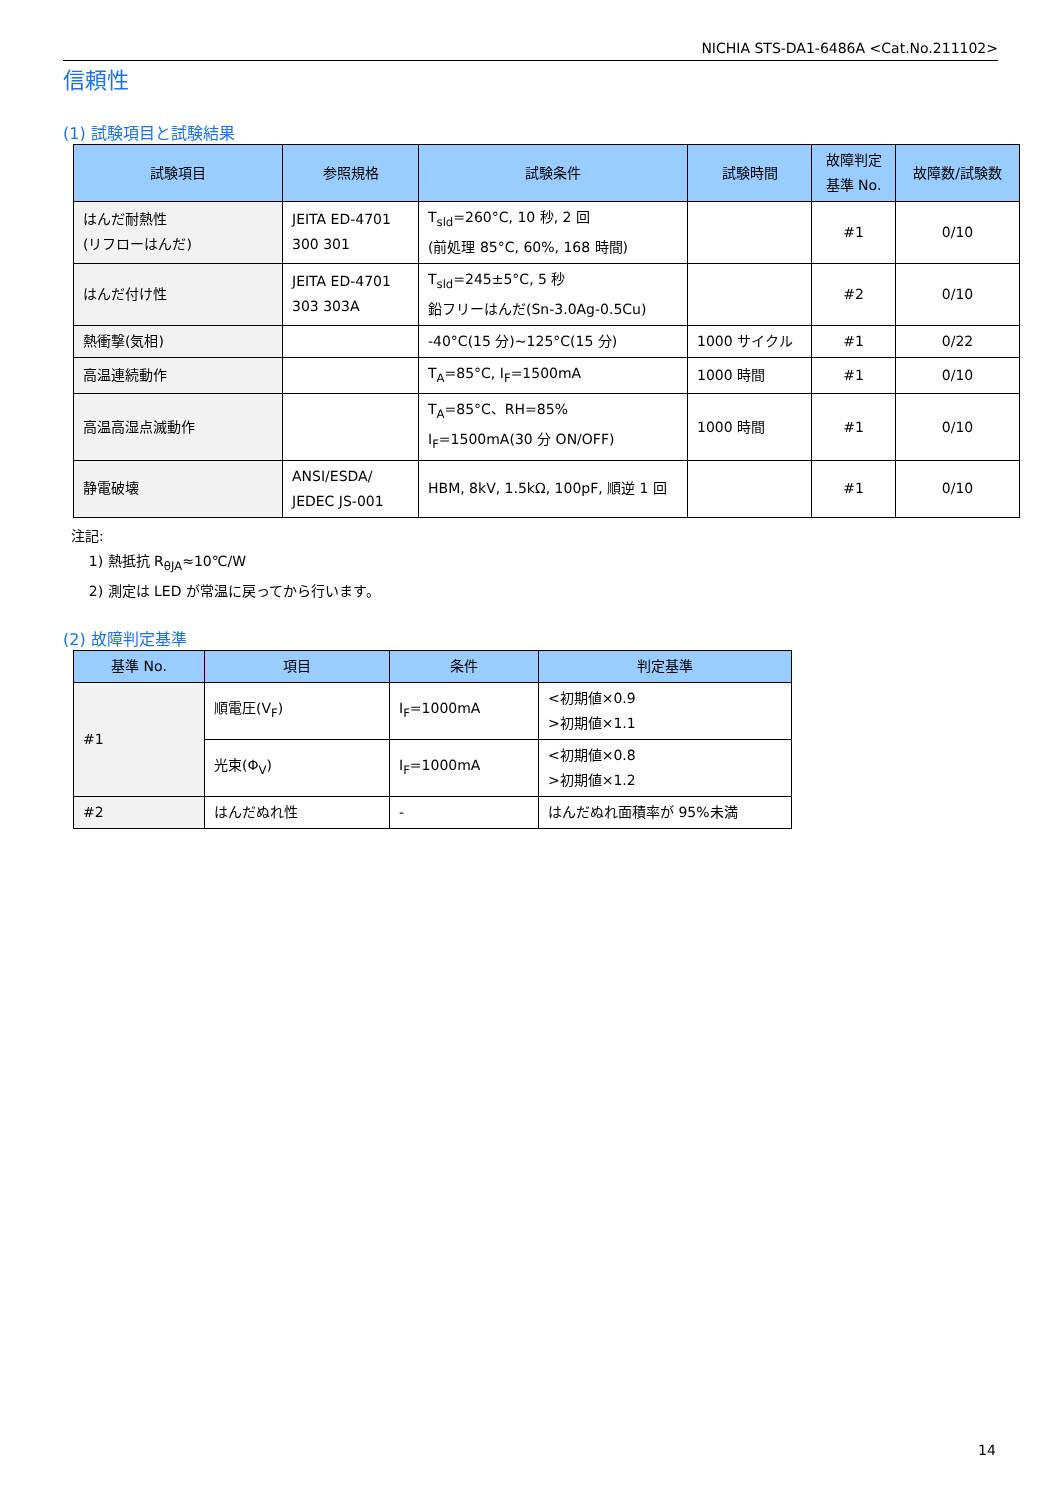NICHIA STS-DA1-6486A <Cat.No.211102>
信頼性
(1) 試験項目と試験結果
| 試験項目 | 参照規格 | 試験条件 | 試験時間 | 故障判定 基準 No. | 故障数/試験数 |
| --- | --- | --- | --- | --- | --- |
| はんだ耐熱性 (リフローはんだ) | JEITA ED-4701 300 301 | T<sub>sld</sub>=260°C, 10 秒, 2 回 (前処理 85°C, 60%, 168 時間) | | #1 | 0/10 |
| はんだ付け性 | JEITA ED-4701 303 303A | T<sub>sld</sub>=245±5°C, 5 秒 鉛フリーはんだ(Sn-3.0Ag-0.5Cu) | | #2 | 0/10 |
| 熱衝撃(気相) | | -40°C(15 分)~125°C(15 分) | 1000 サイクル | #1 | 0/22 |
| 高温連続動作 | | T<sub>A</sub>=85°C, I<sub>F</sub>=1500mA | 1000 時間 | #1 | 0/10 |
| 高温高湿点滅動作 | | T<sub>A</sub>=85°C、RH=85% I<sub>F</sub>=1500mA(30 分 ON/OFF) | 1000 時間 | #1 | 0/10 |
| 静電破壊 | ANSI/ESDA/ JEDEC JS-001 | HBM, 8kV, 1.5kΩ, 100pF, 順逆 1 回 | | #1 | 0/10 |
注記:
1) 熱抵抗 R<sub>θJA</sub>≈10℃/W
2) 測定は LED が常温に戻ってから行います。
(2) 故障判定基準
| 基準 No. | 項目 | 条件 | 判定基準 |
| --- | --- | --- | --- |
| #1 | 順電圧(V<sub>F</sub>) | I<sub>F</sub>=1000mA | <初期値×0.9 >初期値×1.1 |
| | 光束(Φ<sub>V</sub>) | I<sub>F</sub>=1000mA | <初期値×0.8 >初期値×1.2 |
| #2 | はんだぬれ性 | - | はんだぬれ面積率が 95%未満 |
14